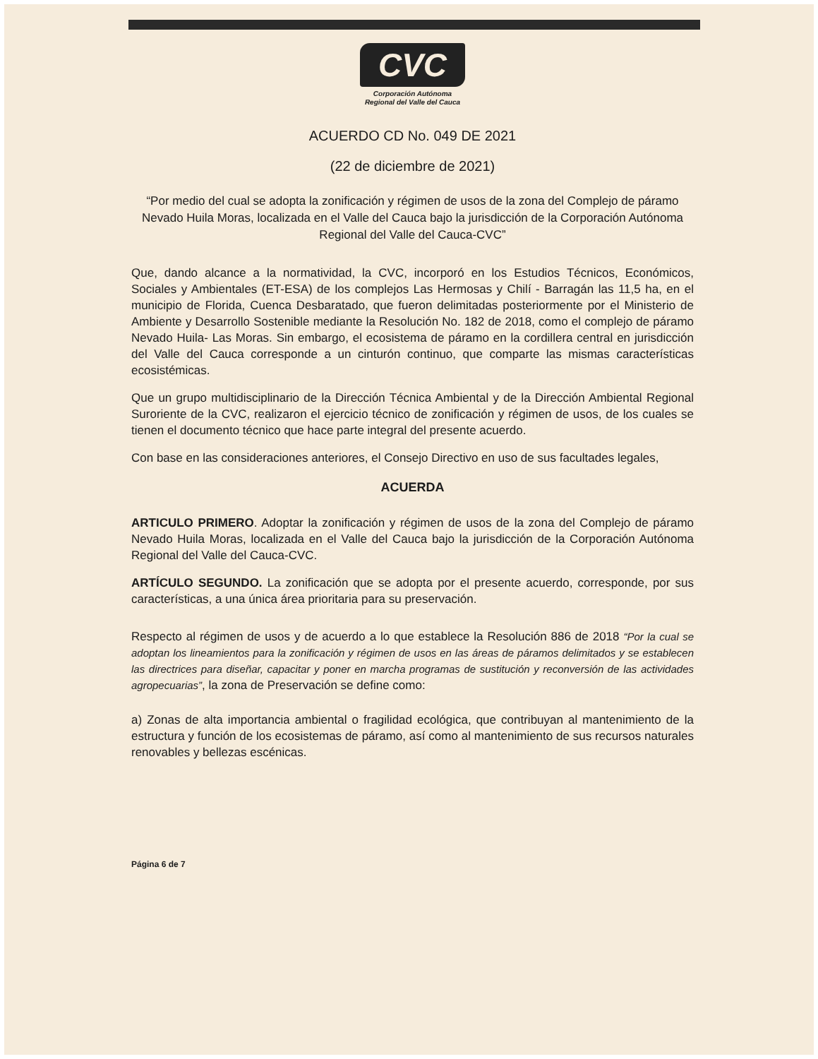CVC
Corporación Autónoma
Regional del Valle del Cauca
ACUERDO CD No. 049 DE 2021
(22 de diciembre de 2021)
“Por medio del cual se adopta la zonificación y régimen de usos de la zona del Complejo de páramo Nevado Huila Moras, localizada en el Valle del Cauca bajo la jurisdicción de la Corporación Autónoma Regional del Valle del Cauca-CVC”
Que, dando alcance a la normatividad, la CVC, incorporó en los Estudios Técnicos, Económicos, Sociales y Ambientales (ET-ESA) de los complejos Las Hermosas y Chilí - Barragán las 11,5 ha, en el municipio de Florida, Cuenca Desbaratado, que fueron delimitadas posteriormente por el Ministerio de Ambiente y Desarrollo Sostenible mediante la Resolución No. 182 de 2018, como el complejo de páramo Nevado Huila- Las Moras. Sin embargo, el ecosistema de páramo en la cordillera central en jurisdicción del Valle del Cauca corresponde a un cinturón continuo, que comparte las mismas características ecosistémicas.
Que un grupo multidisciplinario de la Dirección Técnica Ambiental y de la Dirección Ambiental Regional Suroriente de la CVC, realizaron el ejercicio técnico de zonificación y régimen de usos, de los cuales se tienen el documento técnico que hace parte integral del presente acuerdo.
Con base en las consideraciones anteriores, el Consejo Directivo en uso de sus facultades legales,
ACUERDA
ARTICULO PRIMERO. Adoptar la zonificación y régimen de usos de la zona del Complejo de páramo Nevado Huila Moras, localizada en el Valle del Cauca bajo la jurisdicción de la Corporación Autónoma Regional del Valle del Cauca-CVC.
ARTÍCULO SEGUNDO. La zonificación que se adopta por el presente acuerdo, corresponde, por sus características, a una única área prioritaria para su preservación.
Respecto al régimen de usos y de acuerdo a lo que establece la Resolución 886 de 2018 “Por la cual se adoptan los lineamientos para la zonificación y régimen de usos en las áreas de páramos delimitados y se establecen las directrices para diseñar, capacitar y poner en marcha programas de sustitución y reconversión de las actividades agropecuarias”, la zona de Preservación se define como:
a) Zonas de alta importancia ambiental o fragilidad ecológica, que contribuyan al mantenimiento de la estructura y función de los ecosistemas de páramo, así como al mantenimiento de sus recursos naturales renovables y bellezas escénicas.
Página 6 de 7